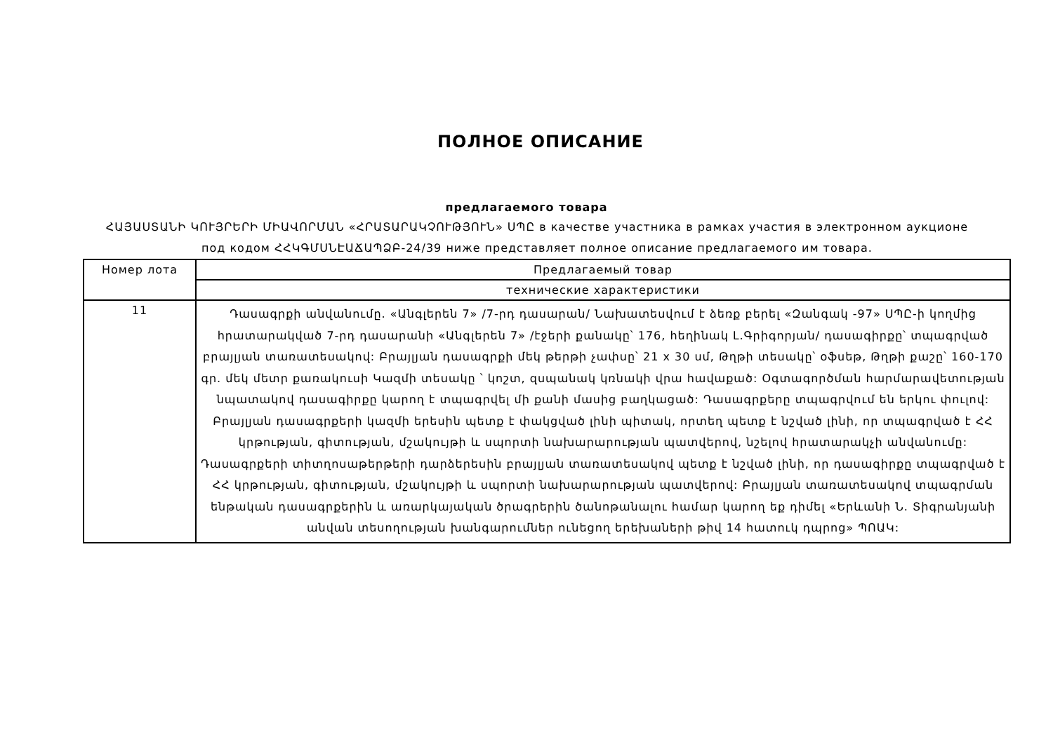ПОЛНОЕ ОПИСАНИЕ
предлагаемого товара
ՀԱՅԱՍՏԱՆԻ ԿՈՒՅՐԵՐԻ ՄԻԱՎՈՐՄԱՆ «ՀՐԱՏԱՐԱԿՉՈՒԹՅՈՒՆ» ՍՊԸ в качестве участника в рамках участия в электронном аукционе под кодом ՀՀԿԳՄՍՆԷԱՃԱՊՁԲ-24/39 ниже представляет полное описание предлагаемого им товара.
| Номер лота | Предлагаемый товар |
| --- | --- |
| | технические характеристики |
| 11 | Դասագրքի անվանումը. «Անգլերեն 7» /7-րդ դասարան/ Նախատեսվում է ձեռք բերել «Զանգակ -97» ՍՊԸ-ի կողմից հրատարակված 7-րդ դասարանի «Անգլերեն 7» /էջերի քանակը՝ 176, հեղինակ Լ.Գրիգորյան/ դասագիրքը՝ տպագրված բրայլյան տառատեսակով: Բրայլյան դասագրքի մեկ թերթի չափսը՝ 21 x 30 սմ, Թղթի տեսակը՝ օֆսեթ, Թղթի քաշը՝ 160-170 գր. մեկ մետր քառակուսի Կազմի տեսակը ՝ կոշտ, զսպանակ կռնակի վրա հավաքած: Օգտագործման հարմարավետության նպատակով դասագիրքը կարող է տպագրվել մի քանի մասից բաղկացած: Դասագրքերը տպագրվում են երկու փուլով: Բրայլյան դասագրքերի կազմի երեսին պետք է փակցված լինի պիտակ, որտեղ պետք է նշված լինի, որ տպագրված է ՀՀ կրթության, գիտության, մշակույթի և սպորտի նախարարության պատվերով, նշելով հրատարակչի անվանումը: Դասագրքերի տիտղոսաթերթերի դարձերեսին բրայլյան տառատեսակով պետք է նշված լինի, որ դասագիրքը տպագրված է ՀՀ կրթության, գիտության, մշակույթի և սպորտի նախարարության պատվերով: Բրայլյան տառատեսակով տպագրման ենթական դասագրքերին և առարկայական ծրագրերին ծանոթանալու համար կարող եք դիմել «Երևանի Ն. Տիգրանյանի անվան տեսողության խանգարումներ ունեցող երեխաների թիվ 14 հատուկ դպրոց» ՊՈԱԿ: |